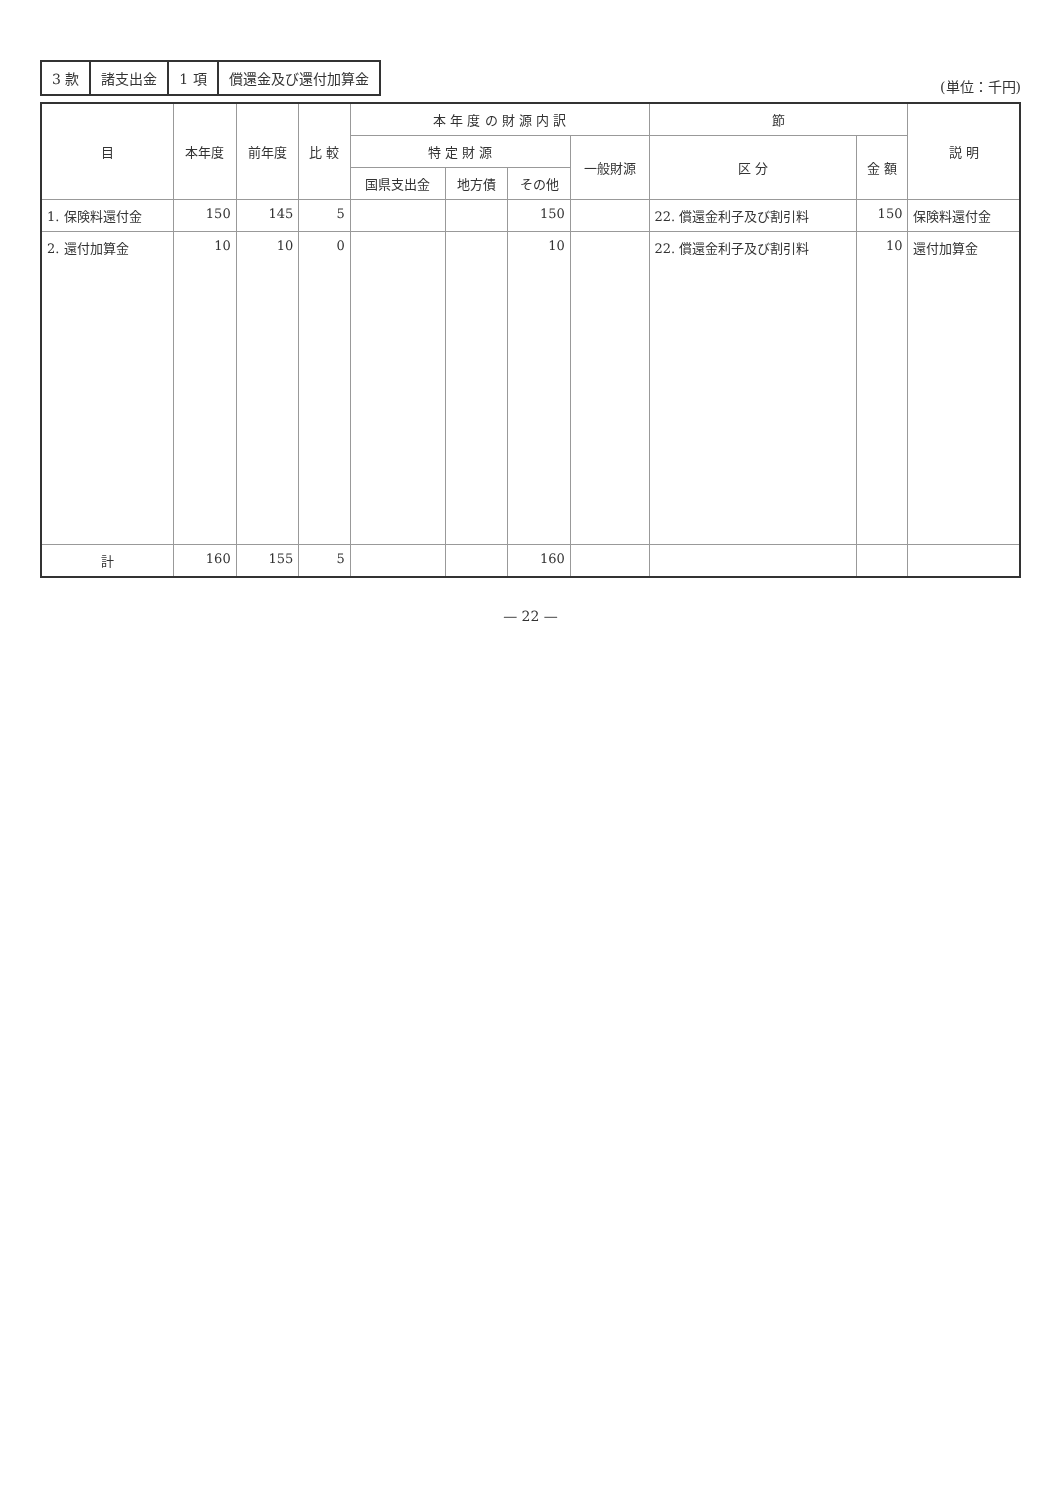| 3 款 | 諸支出金 | 1 項 | 償還金及び還付加算金 |
(単位：千円)
| 目 | 本年度 | 前年度 | 比 較 | 本 年 度 の 財 源 内 訳 | | | | 節 | | 説 明 |
| --- | --- | --- | --- | --- | --- | --- | --- | --- | --- | --- |
| | | | | 特 定 財 源 | | | 一般財源 | 区 分 | 金 額 | |
| | | | | 国県支出金 | 地方債 | その他 | | | | |
| 1. 保険料還付金 | 150 | 145 | 5 | | | 150 | | 22. 償還金利子及び割引料 | 150 | 保険料還付金 |
| 2. 還付加算金 | 10 | 10 | 0 | | | 10 | | 22. 償還金利子及び割引料 | 10 | 還付加算金 |
| 計 | 160 | 155 | 5 | | | 160 | | | | |
— 22 —